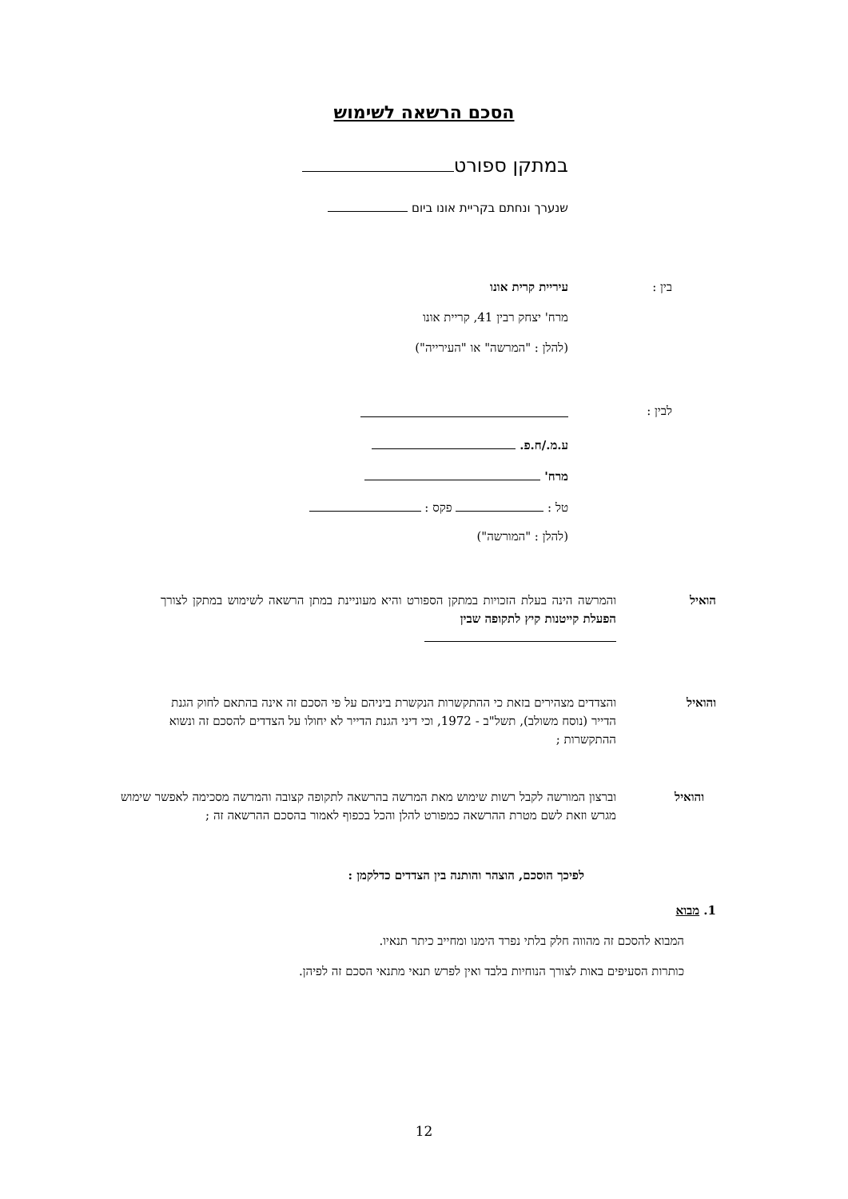הסכם הרשאה לשימוש
במתקן ספורט
שנערך ונחתם בקריית אונו ביום
בין : עיריית קרית אונו
מרח' יצחק רבין 41, קריית אונו
(להלן : "המרשה" או "העירייה")
לבין :
ע.מ./ח.פ.
מרח'
טל : פקס :
(להלן : "המורשה")
הואיל
והמרשה הינה בעלת הזכויות במתקן הספורט והיא מעוניינת במתן הרשאה לשימוש במתקן לצורך הפעלת קייטנות קיץ לתקופה שבין
והואיל
והצדדים מצהירים בזאת כי ההתקשרות הנקשרת ביניהם על פי הסכם זה אינה בהתאם לחוק הגנת הדייר (נוסח משולב), תשל"ב - 1972, וכי דיני הגנת הדייר לא יחולו על הצדדים להסכם זה ונשוא ההתקשרות ;
והואיל
וברצון המורשה לקבל רשות שימוש מאת המרשה בהרשאה לתקופה קצובה והמרשה מסכימה לאפשר שימוש מגרש וזאת לשם מטרת ההרשאה כמפורט להלן והכל בכפוף לאמור בהסכם ההרשאה זה ;
לפיכך הוסכם, הוצהר והותנה בין הצדדים כדלקמן :
1. מבוא
המבוא להסכם זה מהווה חלק בלתי נפרד הימנו ומחייב כיתר תנאיו.
כותרות הסעיפים באות לצורך הנוחיות בלבד ואין לפרש תנאי מתנאי הסכם זה לפיהן.
12